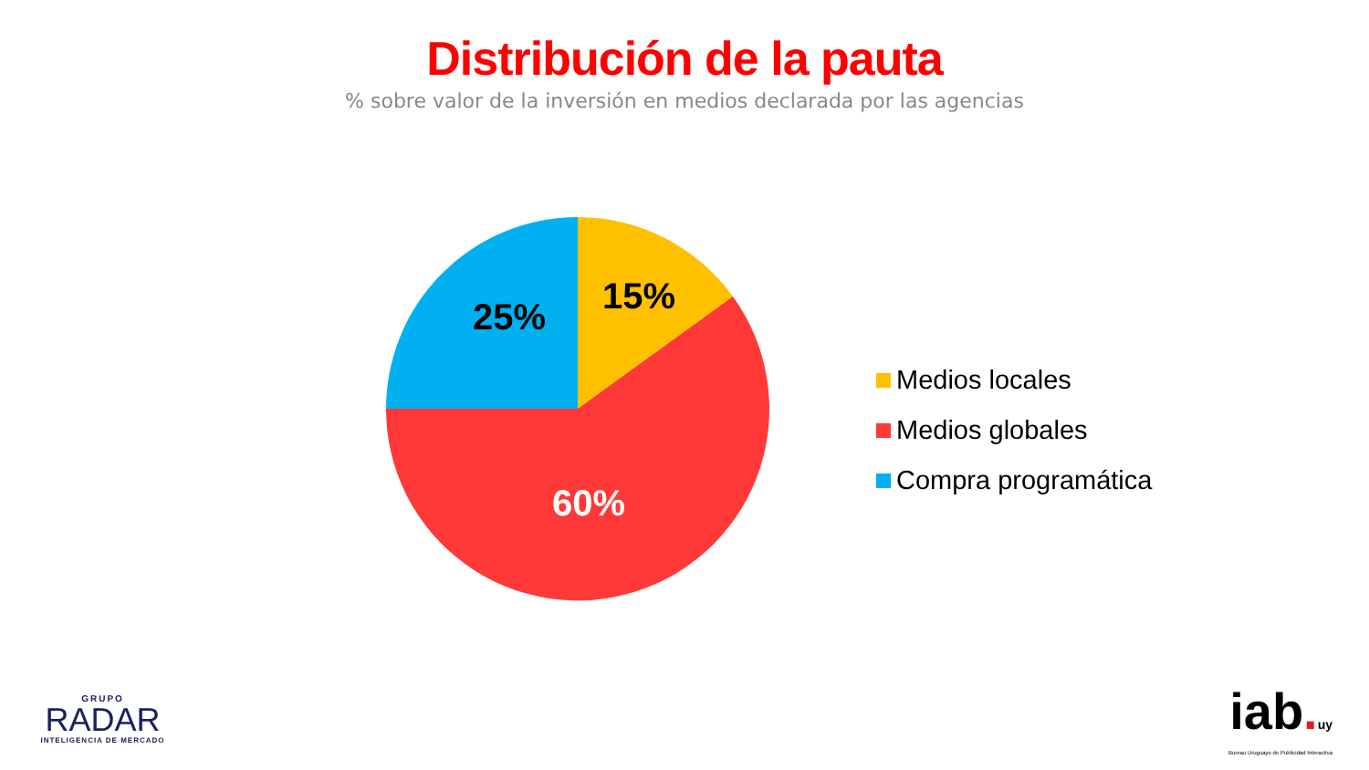Distribución de la pauta
% sobre valor de la inversión en medios declarada por las agencias
15%
25%
60%
Medios locales
Medios globales
Compra programática
GRUPO
RADAR
INTELIGENCIA DE MERCADO
iab. uy
Bureau Uruguayo de Publicidad Interactiva